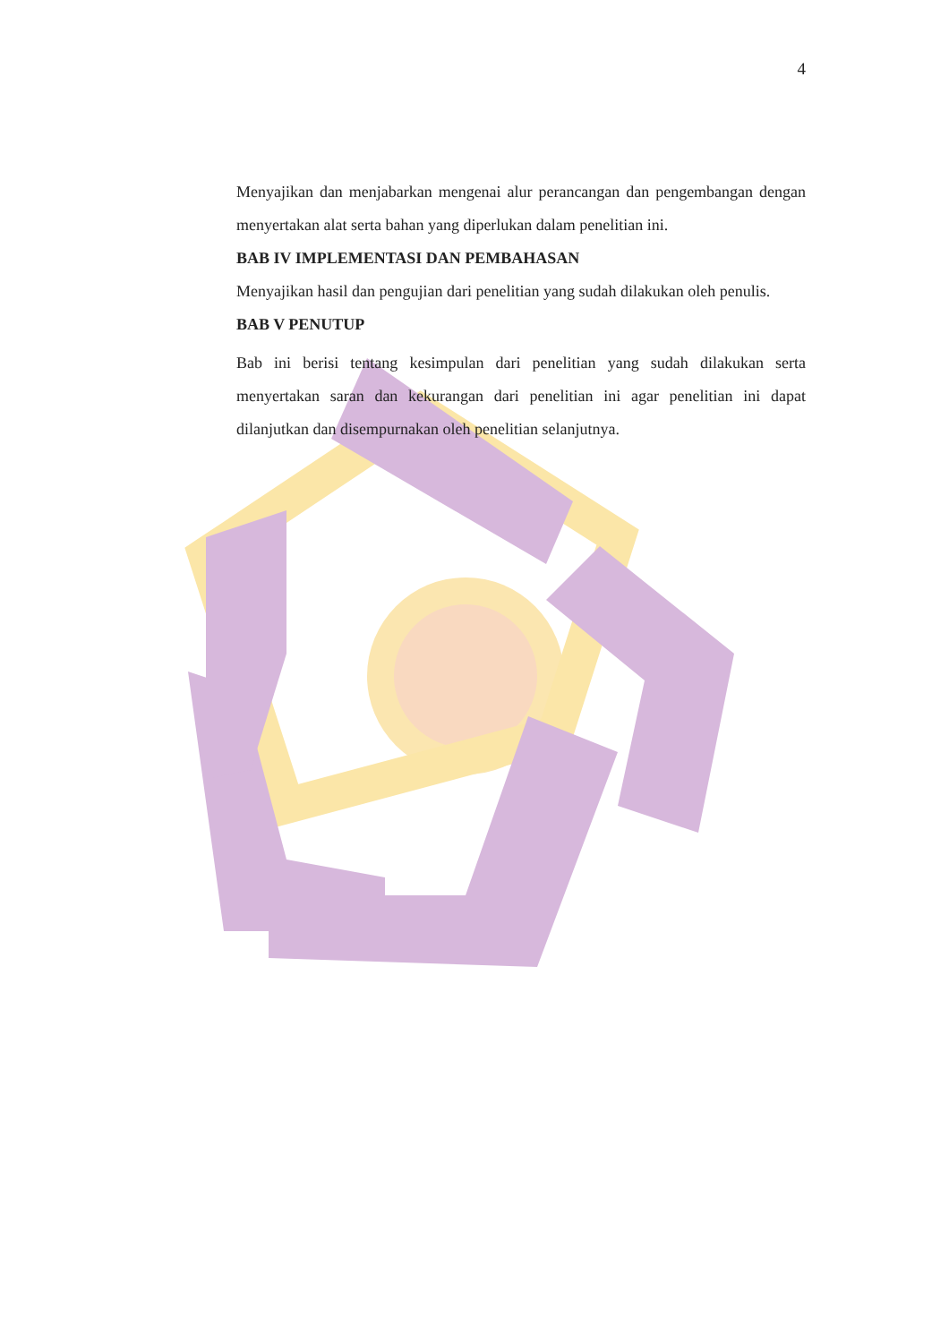4
Menyajikan dan menjabarkan mengenai alur perancangan dan pengembangan dengan menyertakan alat serta bahan yang diperlukan dalam penelitian ini.
BAB IV IMPLEMENTASI DAN PEMBAHASAN
Menyajikan hasil dan pengujian dari penelitian yang sudah dilakukan oleh penulis.
BAB V PENUTUP
Bab ini berisi tentang kesimpulan dari penelitian yang sudah dilakukan serta menyertakan saran dan kekurangan dari penelitian ini agar penelitian ini dapat dilanjutkan dan disempurnakan oleh penelitian selanjutnya.